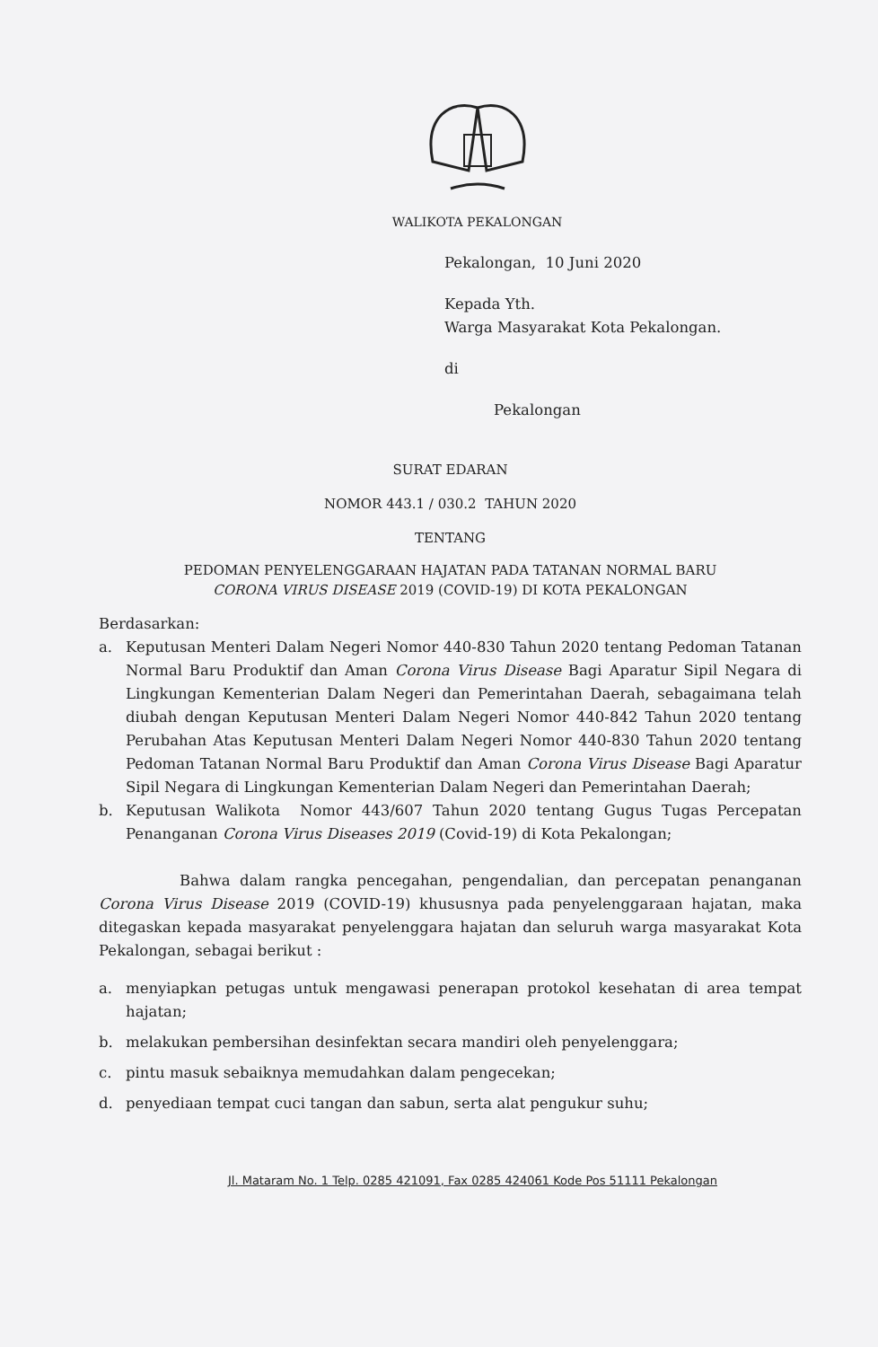WALIKOTA PEKALONGAN
Pekalongan, 10 Juni 2020
Kepada Yth.
Warga Masyarakat Kota Pekalongan.
di
Pekalongan
SURAT EDARAN
NOMOR 443.1 / 030.2 TAHUN 2020
TENTANG
PEDOMAN PENYELENGGARAAN HAJATAN PADA TATANAN NORMAL BARU
CORONA VIRUS DISEASE 2019 (COVID-19) DI KOTA PEKALONGAN
Berdasarkan:
a. Keputusan Menteri Dalam Negeri Nomor 440-830 Tahun 2020 tentang Pedoman Tatanan Normal Baru Produktif dan Aman Corona Virus Disease Bagi Aparatur Sipil Negara di Lingkungan Kementerian Dalam Negeri dan Pemerintahan Daerah, sebagaimana telah diubah dengan Keputusan Menteri Dalam Negeri Nomor 440-842 Tahun 2020 tentang Perubahan Atas Keputusan Menteri Dalam Negeri Nomor 440-830 Tahun 2020 tentang Pedoman Tatanan Normal Baru Produktif dan Aman Corona Virus Disease Bagi Aparatur Sipil Negara di Lingkungan Kementerian Dalam Negeri dan Pemerintahan Daerah;
b. Keputusan Walikota Nomor 443/607 Tahun 2020 tentang Gugus Tugas Percepatan Penanganan Corona Virus Diseases 2019 (Covid-19) di Kota Pekalongan;
Bahwa dalam rangka pencegahan, pengendalian, dan percepatan penanganan Corona Virus Disease 2019 (COVID-19) khususnya pada penyelenggaraan hajatan, maka ditegaskan kepada masyarakat penyelenggara hajatan dan seluruh warga masyarakat Kota Pekalongan, sebagai berikut :
a. menyiapkan petugas untuk mengawasi penerapan protokol kesehatan di area tempat hajatan;
b. melakukan pembersihan desinfektan secara mandiri oleh penyelenggara;
c. pintu masuk sebaiknya memudahkan dalam pengecekan;
d. penyediaan tempat cuci tangan dan sabun, serta alat pengukur suhu;
Jl. Mataram No. 1 Telp. 0285 421091, Fax 0285 424061 Kode Pos 51111 Pekalongan